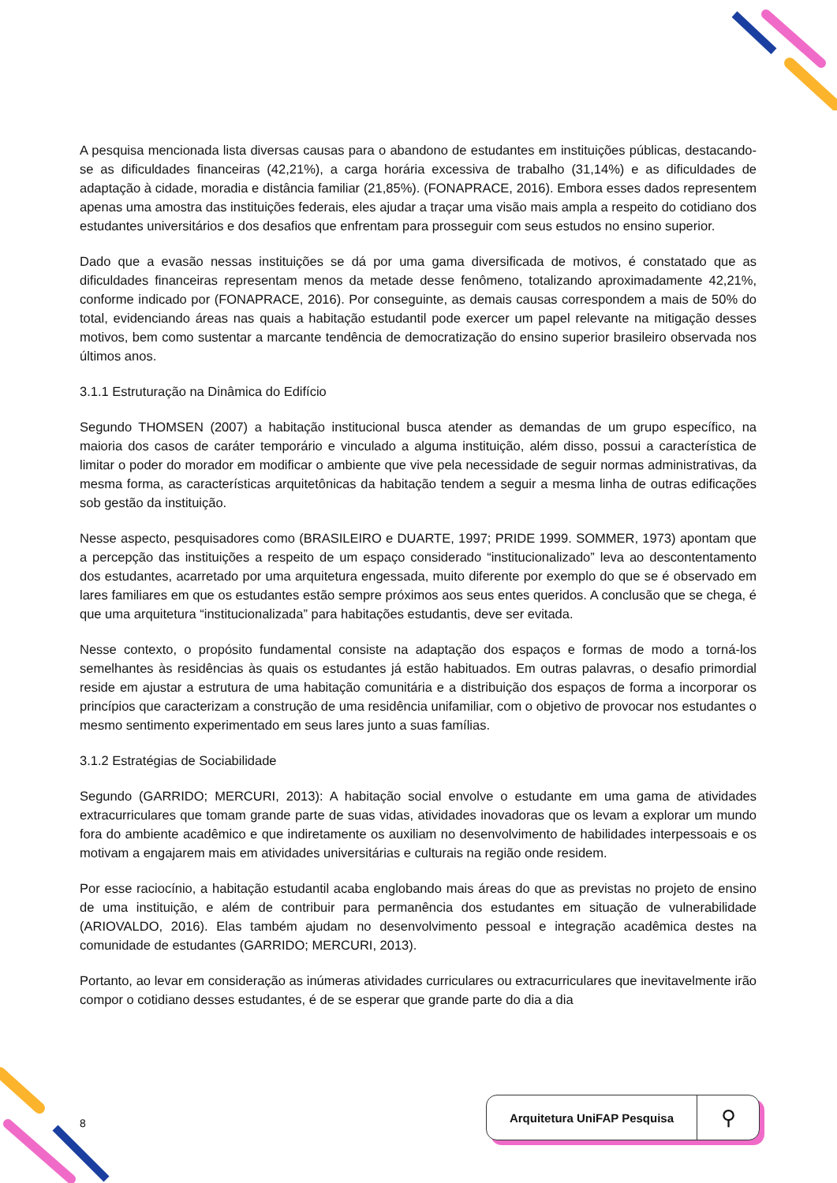A pesquisa mencionada lista diversas causas para o abandono de estudantes em instituições públicas, destacando-se as dificuldades financeiras (42,21%), a carga horária excessiva de trabalho (31,14%) e as dificuldades de adaptação à cidade, moradia e distância familiar (21,85%). (FONAPRACE, 2016). Embora esses dados representem apenas uma amostra das instituições federais, eles ajudar a traçar uma visão mais ampla a respeito do cotidiano dos estudantes universitários e dos desafios que enfrentam para prosseguir com seus estudos no ensino superior.
Dado que a evasão nessas instituições se dá por uma gama diversificada de motivos, é constatado que as dificuldades financeiras representam menos da metade desse fenômeno, totalizando aproximadamente 42,21%, conforme indicado por (FONAPRACE, 2016). Por conseguinte, as demais causas correspondem a mais de 50% do total, evidenciando áreas nas quais a habitação estudantil pode exercer um papel relevante na mitigação desses motivos, bem como sustentar a marcante tendência de democratização do ensino superior brasileiro observada nos últimos anos.
3.1.1 Estruturação na Dinâmica do Edifício
Segundo THOMSEN (2007) a habitação institucional busca atender as demandas de um grupo específico, na maioria dos casos de caráter temporário e vinculado a alguma instituição, além disso, possui a característica de limitar o poder do morador em modificar o ambiente que vive pela necessidade de seguir normas administrativas, da mesma forma, as características arquitetônicas da habitação tendem a seguir a mesma linha de outras edificações sob gestão da instituição.
Nesse aspecto, pesquisadores como (BRASILEIRO e DUARTE, 1997; PRIDE 1999. SOMMER, 1973) apontam que a percepção das instituições a respeito de um espaço considerado “institucionalizado” leva ao descontentamento dos estudantes, acarretado por uma arquitetura engessada, muito diferente por exemplo do que se é observado em lares familiares em que os estudantes estão sempre próximos aos seus entes queridos. A conclusão que se chega, é que uma arquitetura “institucionalizada” para habitações estudantis, deve ser evitada.
Nesse contexto, o propósito fundamental consiste na adaptação dos espaços e formas de modo a torná-los semelhantes às residências às quais os estudantes já estão habituados. Em outras palavras, o desafio primordial reside em ajustar a estrutura de uma habitação comunitária e a distribuição dos espaços de forma a incorporar os princípios que caracterizam a construção de uma residência unifamiliar, com o objetivo de provocar nos estudantes o mesmo sentimento experimentado em seus lares junto a suas famílias.
3.1.2 Estratégias de Sociabilidade
Segundo (GARRIDO; MERCURI, 2013): A habitação social envolve o estudante em uma gama de atividades extracurriculares que tomam grande parte de suas vidas, atividades inovadoras que os levam a explorar um mundo fora do ambiente acadêmico e que indiretamente os auxiliam no desenvolvimento de habilidades interpessoais e os motivam a engajarem mais em atividades universitárias e culturais na região onde residem.
Por esse raciocínio, a habitação estudantil acaba englobando mais áreas do que as previstas no projeto de ensino de uma instituição, e além de contribuir para permanência dos estudantes em situação de vulnerabilidade (ARIOVALDO, 2016). Elas também ajudam no desenvolvimento pessoal e integração acadêmica destes na comunidade de estudantes (GARRIDO; MERCURI, 2013).
Portanto, ao levar em consideração as inúmeras atividades curriculares ou extracurriculares que inevitavelmente irão compor o cotidiano desses estudantes, é de se esperar que grande parte do dia a dia
8
Arquitetura UniFAP Pesquisa ⚲